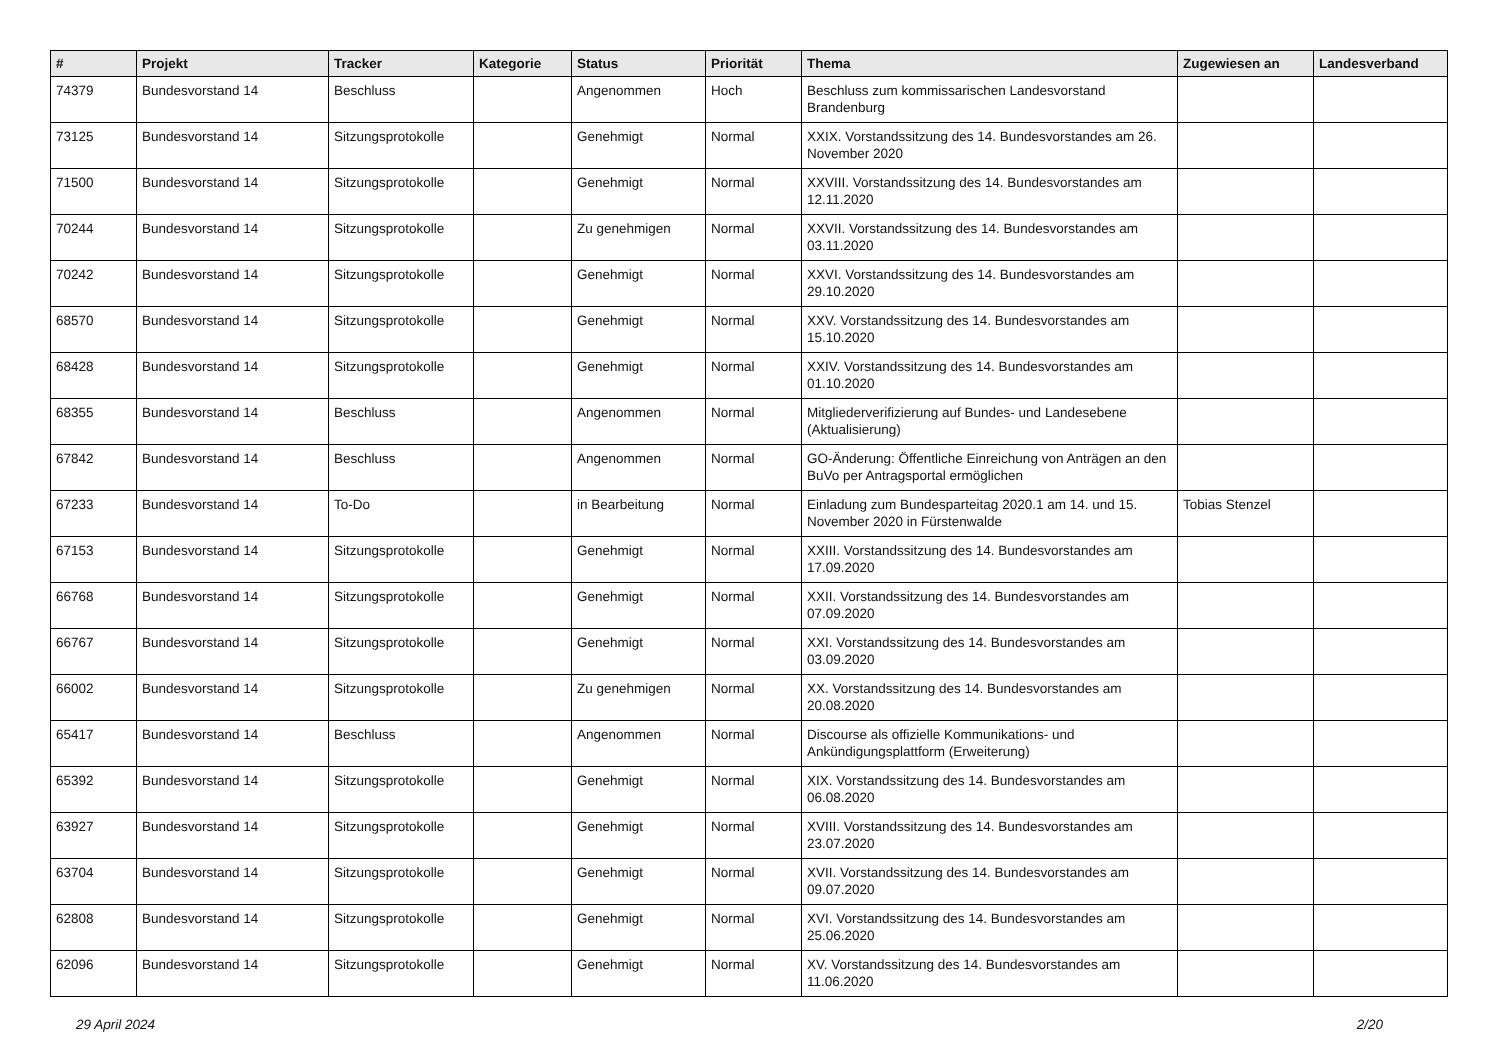| # | Projekt | Tracker | Kategorie | Status | Priorität | Thema | Zugewiesen an | Landesverband |
| --- | --- | --- | --- | --- | --- | --- | --- | --- |
| 74379 | Bundesvorstand 14 | Beschluss | | Angenommen | Hoch | Beschluss zum kommissarischen Landesvorstand Brandenburg | | |
| 73125 | Bundesvorstand 14 | Sitzungsprotokolle | | Genehmigt | Normal | XXIX. Vorstandssitzung des 14. Bundesvorstandes am 26. November 2020 | | |
| 71500 | Bundesvorstand 14 | Sitzungsprotokolle | | Genehmigt | Normal | XXVIII. Vorstandssitzung des 14. Bundesvorstandes am 12.11.2020 | | |
| 70244 | Bundesvorstand 14 | Sitzungsprotokolle | | Zu genehmigen | Normal | XXVII. Vorstandssitzung des 14. Bundesvorstandes am 03.11.2020 | | |
| 70242 | Bundesvorstand 14 | Sitzungsprotokolle | | Genehmigt | Normal | XXVI. Vorstandssitzung des 14. Bundesvorstandes am 29.10.2020 | | |
| 68570 | Bundesvorstand 14 | Sitzungsprotokolle | | Genehmigt | Normal | XXV. Vorstandssitzung des 14. Bundesvorstandes am 15.10.2020 | | |
| 68428 | Bundesvorstand 14 | Sitzungsprotokolle | | Genehmigt | Normal | XXIV. Vorstandssitzung des 14. Bundesvorstandes am 01.10.2020 | | |
| 68355 | Bundesvorstand 14 | Beschluss | | Angenommen | Normal | Mitgliederverifizierung auf Bundes- und Landesebene (Aktualisierung) | | |
| 67842 | Bundesvorstand 14 | Beschluss | | Angenommen | Normal | GO-Änderung: Öffentliche Einreichung von Anträgen an den BuVo per Antragsportal ermöglichen | | |
| 67233 | Bundesvorstand 14 | To-Do | | in Bearbeitung | Normal | Einladung zum Bundesparteitag 2020.1 am 14. und 15. November 2020 in Fürstenwalde | Tobias Stenzel | |
| 67153 | Bundesvorstand 14 | Sitzungsprotokolle | | Genehmigt | Normal | XXIII. Vorstandssitzung des 14. Bundesvorstandes am 17.09.2020 | | |
| 66768 | Bundesvorstand 14 | Sitzungsprotokolle | | Genehmigt | Normal | XXII. Vorstandssitzung des 14. Bundesvorstandes am 07.09.2020 | | |
| 66767 | Bundesvorstand 14 | Sitzungsprotokolle | | Genehmigt | Normal | XXI. Vorstandssitzung des 14. Bundesvorstandes am 03.09.2020 | | |
| 66002 | Bundesvorstand 14 | Sitzungsprotokolle | | Zu genehmigen | Normal | XX. Vorstandssitzung des 14. Bundesvorstandes am 20.08.2020 | | |
| 65417 | Bundesvorstand 14 | Beschluss | | Angenommen | Normal | Discourse als offizielle Kommunikations- und Ankündigungsplattform (Erweiterung) | | |
| 65392 | Bundesvorstand 14 | Sitzungsprotokolle | | Genehmigt | Normal | XIX. Vorstandssitzung des 14. Bundesvorstandes am 06.08.2020 | | |
| 63927 | Bundesvorstand 14 | Sitzungsprotokolle | | Genehmigt | Normal | XVIII. Vorstandssitzung des 14. Bundesvorstandes am 23.07.2020 | | |
| 63704 | Bundesvorstand 14 | Sitzungsprotokolle | | Genehmigt | Normal | XVII. Vorstandssitzung des 14. Bundesvorstandes am 09.07.2020 | | |
| 62808 | Bundesvorstand 14 | Sitzungsprotokolle | | Genehmigt | Normal | XVI. Vorstandssitzung des 14. Bundesvorstandes am 25.06.2020 | | |
| 62096 | Bundesvorstand 14 | Sitzungsprotokolle | | Genehmigt | Normal | XV. Vorstandssitzung des 14. Bundesvorstandes am 11.06.2020 | | |
29 April 2024 2/20